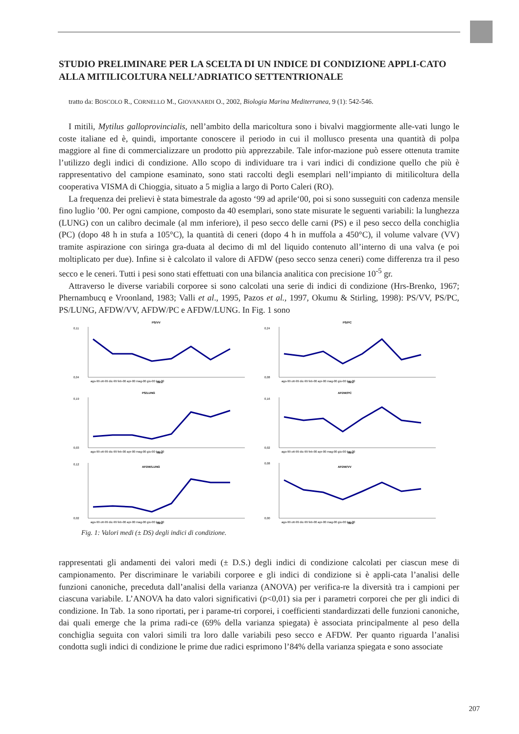STUDIO PRELIMINARE PER LA SCELTA DI UN INDICE DI CONDIZIONE APPLI-CATO ALLA MITILICOLTURA NELL’ADRIATICO SETTENTRIONALE
tratto da: BOSCOLO R., CORNELLO M., GIOVANARDI O., 2002, Biologia Marina Mediterranea, 9 (1): 542-546.
I mitili, Mytilus galloprovincialis, nell’ambito della maricoltura sono i bivalvi maggiormente alle-vati lungo le coste italiane ed è, quindi, importante conoscere il periodo in cui il mollusco presenta una quantità di polpa maggiore al fine di commercializzare un prodotto più apprezzabile. Tale infor-mazione può essere ottenuta tramite l’utilizzo degli indici di condizione. Allo scopo di individuare tra i vari indici di condizione quello che più è rappresentativo del campione esaminato, sono stati raccolti degli esemplari nell’impianto di mitilicoltura della cooperativa VISMA di Chioggia, situato a 5 miglia a largo di Porto Caleri (RO).
La frequenza dei prelievi è stata bimestrale da agosto ‘99 ad aprile‘00, poi si sono susseguiti con cadenza mensile fino luglio ’00. Per ogni campione, composto da 40 esemplari, sono state misurate le seguenti variabili: la lunghezza (LUNG) con un calibro decimale (al mm inferiore), il peso secco delle carni (PS) e il peso secco della conchiglia (PC) (dopo 48 h in stufa a 105°C), la quantità di ceneri (dopo 4 h in muffola a 450°C), il volume valvare (VV) tramite aspirazione con siringa gra-duata al decimo di ml del liquido contenuto all’interno di una valva (e poi moltiplicato per due). Infine si è calcolato il valore di AFDW (peso secco senza ceneri) come differenza tra il peso secco e le ceneri. Tutti i pesi sono stati effettuati con una bilancia analitica con precisione 10<sup>-5</sup> gr.
Attraverso le diverse variabili corporee si sono calcolati una serie di indici di condizione (Hrs-Brenko, 1967; Phernambucq e Vroonland, 1983; Valli et al., 1995, Pazos et al., 1997, Okumu & Stirling, 1998): PS/VV, PS/PC, PS/LUNG, AFDW/VV, AFDW/PC e AFDW/LUNG. In Fig. 1 sono
PS/VV
0,11
0,04
ago-99 ott-99 dic-99 feb-00 apr-00 mag-00 giu-00 lug-00
Mesi
PS/PC
0,24
0,08
ago-99 ott-99 dic-99 feb-00 apr-00 mag-00 giu-00 lug-00
Mesi
PS/LUNG
0,19
0,03
ago-99 ott-99 dic-99 feb-00 apr-00 mag-00 giu-00 lug-00
Mesi
AFDW/PC
0,16
0,02
ago-99 ott-99 dic-99 feb-00 apr-00 mag-00 giu-00 lug-00
Mesi
AFDW/LUNG
0,12
0,02
ago-99 ott-99 dic-99 feb-00 apr-00 mag-00 giu-00 lug-00
Mesi
AFDW/VV
0,08
0,00
ago-99 ott-99 dic-99 feb-00 apr-00 mag-00 giu-00 lug-00
Mesi
Fig. 1: Valori medi (± DS) degli indici di condizione.
rappresentati gli andamenti dei valori medi (± D.S.) degli indici di condizione calcolati per ciascun mese di campionamento. Per discriminare le variabili corporee e gli indici di condizione si è appli-cata l’analisi delle funzioni canoniche, preceduta dall’analisi della varianza (ANOVA) per verifica-re la diversità tra i campioni per ciascuna variabile. L’ANOVA ha dato valori significativi (p<0,01) sia per i parametri corporei che per gli indici di condizione. In Tab. 1a sono riportati, per i parame-tri corporei, i coefficienti standardizzati delle funzioni canoniche, dai quali emerge che la prima radi-ce (69% della varianza spiegata) è associata principalmente al peso della conchiglia seguita con valori simili tra loro dalle variabili peso secco e AFDW. Per quanto riguarda l’analisi condotta sugli indici di condizione le prime due radici esprimono l’84% della varianza spiegata e sono associate
207